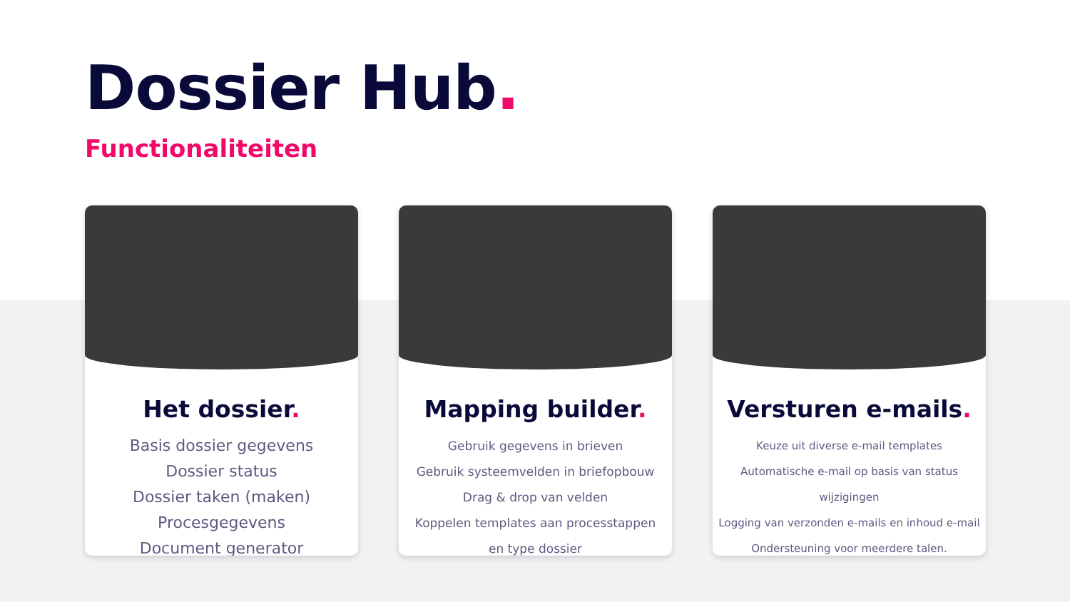Dossier Hub.
Functionaliteiten
Het dossier.
Basis dossier gegevens
Dossier status
Dossier taken (maken)
Procesgegevens
Document generator
Mapping builder.
Gebruik gegevens in brieven
Gebruik systeemvelden in briefopbouw
Drag & drop van velden
Koppelen templates aan processtappen
en type dossier
Versturen e-mails.
Keuze uit diverse e-mail templates
Automatische e-mail op basis van status
wijzigingen
Logging van verzonden e-mails en inhoud e-mail
Ondersteuning voor meerdere talen.